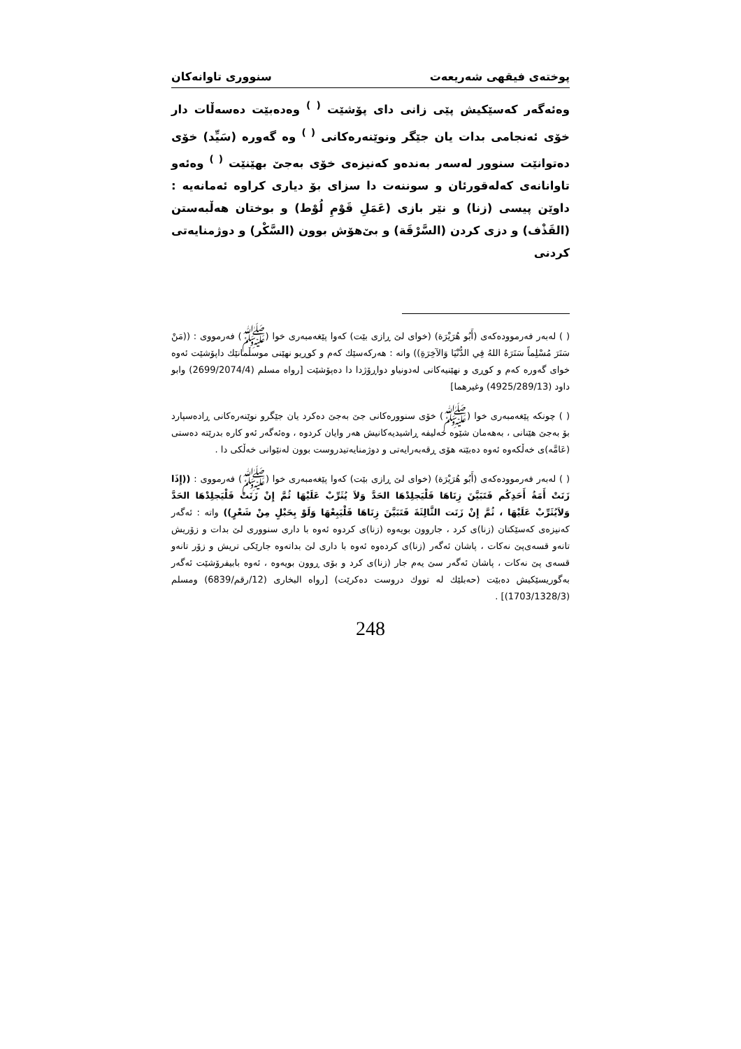پوختەی فیقهی شەریعەت سنووری تاوانەکان
وەئەگەر کەسێکیش پێی زانی دای پۆشێت <sup>( )</sup> وەدەبێت دەسەڵات دار خۆی ئەنجامی بدات یان جێگر ونوێنەرەکانی <sup>( )</sup> وە گەورە (سَیِّد) خۆی دەتوانێت سنوور لەسەر بەندەو کەنیزەی خۆی بەجێ بهێنێت <sup>( )</sup> وەئەو تاوانانەی کەلەقورئان و سوننەت دا سزای بۆ دیاری کراوە ئەمانەیە : داوێن پیسی (زنا) و نێر بازی (عَمَلِ قَوْمِ لُوْط) و بوختان هەڵبەستن (القَذْف) و دزی کردن (السَّرْقَة) و بێ‌هۆش بوون (السَّکْر) و دوژمنایەتی کردنی
( ) لەبەر فەرموودەکەی (أَبُو هُرَيْرَة) (خوای لێ ڕازی بێت) کەوا پێغەمبەری خوا (ﷺ) فەرمووی : ((مَنْ سَتَرَ مُسْلِماً سَتَرَهُ اللهُ فِي الدُّنْيَا وَالآخِرَةِ)) واتە : هەرکەسێك کەم و کوڕیو نهێنی موسڵمانێك داپۆشێت ئەوە خوای گەورە کەم و کوڕی و نهێنیەکانی لەدونیاو دواڕۆژدا دا دەپۆشێت [رواه مسلم (2699/2074/4) وابو داود (4925/289/13) وغيرهما]
( ) چونکە پێغەمبەری خوا (ﷺ) خۆی سنوورەکانی جێ بەجێ دەکرد یان جێگرو نوێنەرەکانی ڕادەسپارد بۆ بەجێ هێنانی ، بەهەمان شێوە خەلیفە ڕاشیدیەکانیش هەر وایان کردوە ، وەئەگەر ئەو کارە بدرێتە دەستی (عَامَّە)ی خەڵکەوە ئەوە دەبێتە هۆی ڕقەبەرایەتی و دوژمنایەتیدروست بوون لەنێوانی خەڵکی دا .
( ) لەبەر فەرموودەکەی (أَبُو هُرَيْرَة) (خوای لێ ڕازی بێت) کەوا پێغەمبەری خوا (ﷺ) فەرمووی : ((إِذَا زَنَتْ أَمَةُ أَحَدِكُم فَتَبَيَّنَ زِنَاهَا فَلْيَجلِدْهَا الحَدَّ وَلاَ يُثَرِّبْ عَلَيْهَا ثُمَّ إِنْ زَنَتْ فَلْيَجلِدْهَا الحَدَّ وَلاَيُثَرِّبْ عَلَيْهَا ، ثُمَّ إِنْ زَنَت الثَّالِثَةَ فَتَبَيَّنَ زِنَاهَا فَلْيَبِعْهَا وَلَوْ بِحَبْلٍ مِنْ شَعْرٍ)) واتە : ئەگەر کەنیزەی کەسێکتان (زنا)ی کرد ، جاروون بویەوە (زنا)ی کردوە ئەوە با داری سنووری لێ بدات و زۆریش تانەو قسەی‌پێ نەکات ، پاشان ئەگەر (زنا)ی کردەوە ئەوە با داری لێ بداتەوە جارێکی تریش و زۆر تانەو قسەی پێ نەکات ، پاشان ئەگەر سێ یەم جار (زنا)ی کرد و بۆی ڕوون بویەوە ، ئەوە بابیفرۆشێت ئەگەر بەگوریسێکیش دەبێت (حەبلێك لە تووك دروست دەکرێت) [رواه البخاری (12/رقم/6839) ومسلم (1703/1328/3)] .
248